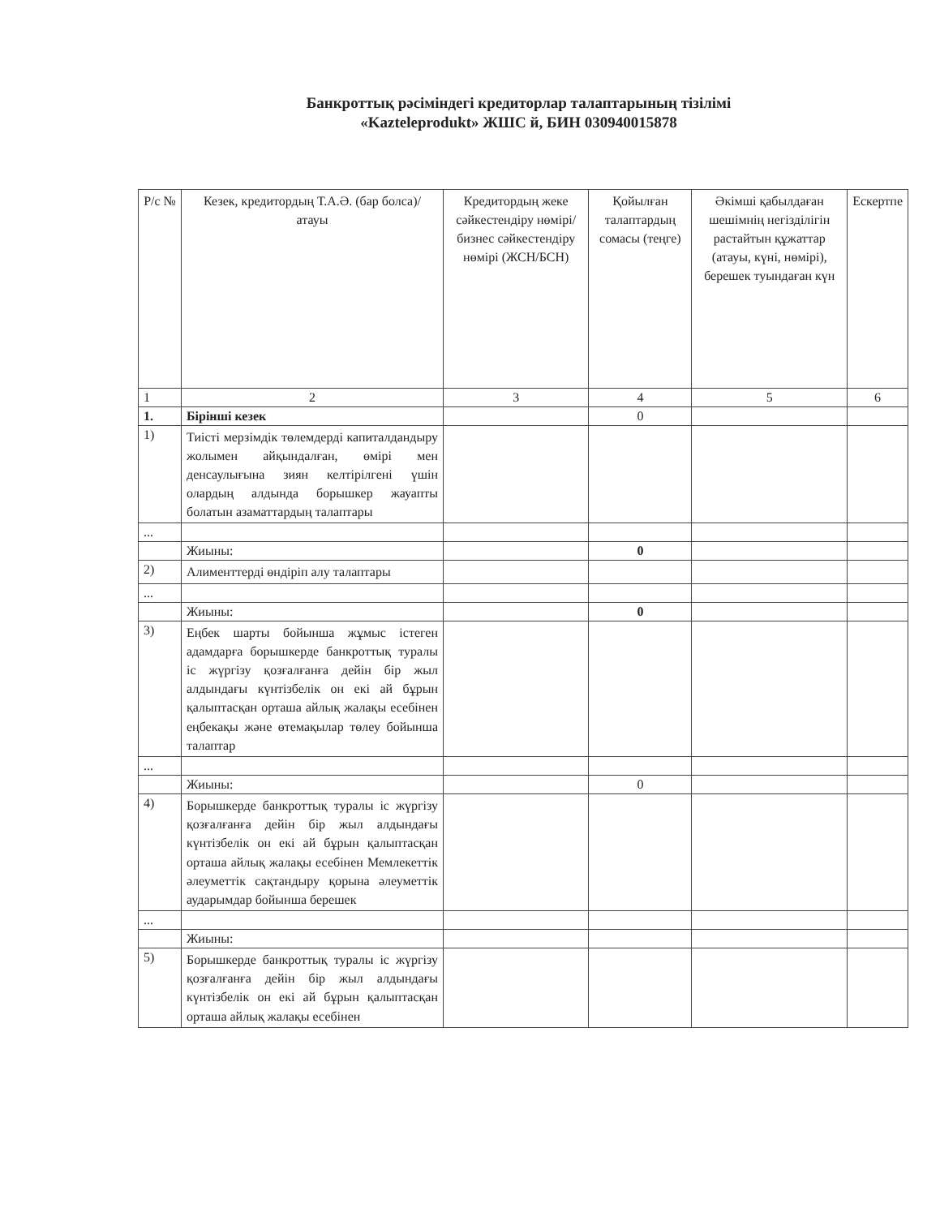Банкроттық рәсіміндегі кредиторлар талаптарының тізілімі
«Kazteleprodukt» ЖШС й, БИН 030940015878
| Р/с № | Кезек, кредитордың Т.А.Ә. (бар болса)/ атауы | Кредитордың жеке сәйкестендіру нөмірі/ бизнес сәйкестендіру нөмірі (ЖСН/БСН) | Қойылған талаптардың сомасы (теңге) | Әкімші қабылдаған шешімнің негізділігін растайтын құжаттар (атауы, күні, нөмірі), берешек туындаған күн | Ескертпе |
| --- | --- | --- | --- | --- | --- |
| 1 | 2 | 3 | 4 | 5 | 6 |
| 1. | Бірінші кезек | | 0 | | |
| 1) | Тиісті мерзімдік төлемдерді капиталдандыру жолымен айқындалған, өмірі мен денсаулығына зиян келтірілгені үшін олардың алдында борышкер жауапты болатын азаматтардың талаптары | | | | |
| ... | | | | | |
| | Жиыны: | | 0 | | |
| 2) | Алименттерді өндіріп алу талаптары | | | | |
| ... | | | | | |
| | Жиыны: | | 0 | | |
| 3) | Еңбек шарты бойынша жұмыс істеген адамдарға борышкерде банкроттық туралы іс жүргізу қозғалғанға дейін бір жыл алдындағы күнтізбелік он екі ай бұрын қалыптасқан орташа айлық жалақы есебінен еңбекақы және өтемақылар төлеу бойынша талаптар | | | | |
| ... | | | | | |
| | Жиыны: | | 0 | | |
| 4) | Борышкерде банкроттық туралы іс жүргізу қозғалғанға дейін бір жыл алдындағы күнтізбелік он екі ай бұрын қалыптасқан орташа айлық жалақы есебінен Мемлекеттік әлеуметтік сақтандыру қорына әлеуметтік аударымдар бойынша берешек | | | | |
| ... | | | | | |
| | Жиыны: | | | | |
| 5) | Борышкерде банкроттық туралы іс жүргізу қозғалғанға дейін бір жыл алдындағы күнтізбелік он екі ай бұрын қалыптасқан орташа айлық жалақы есебінен | | | | |